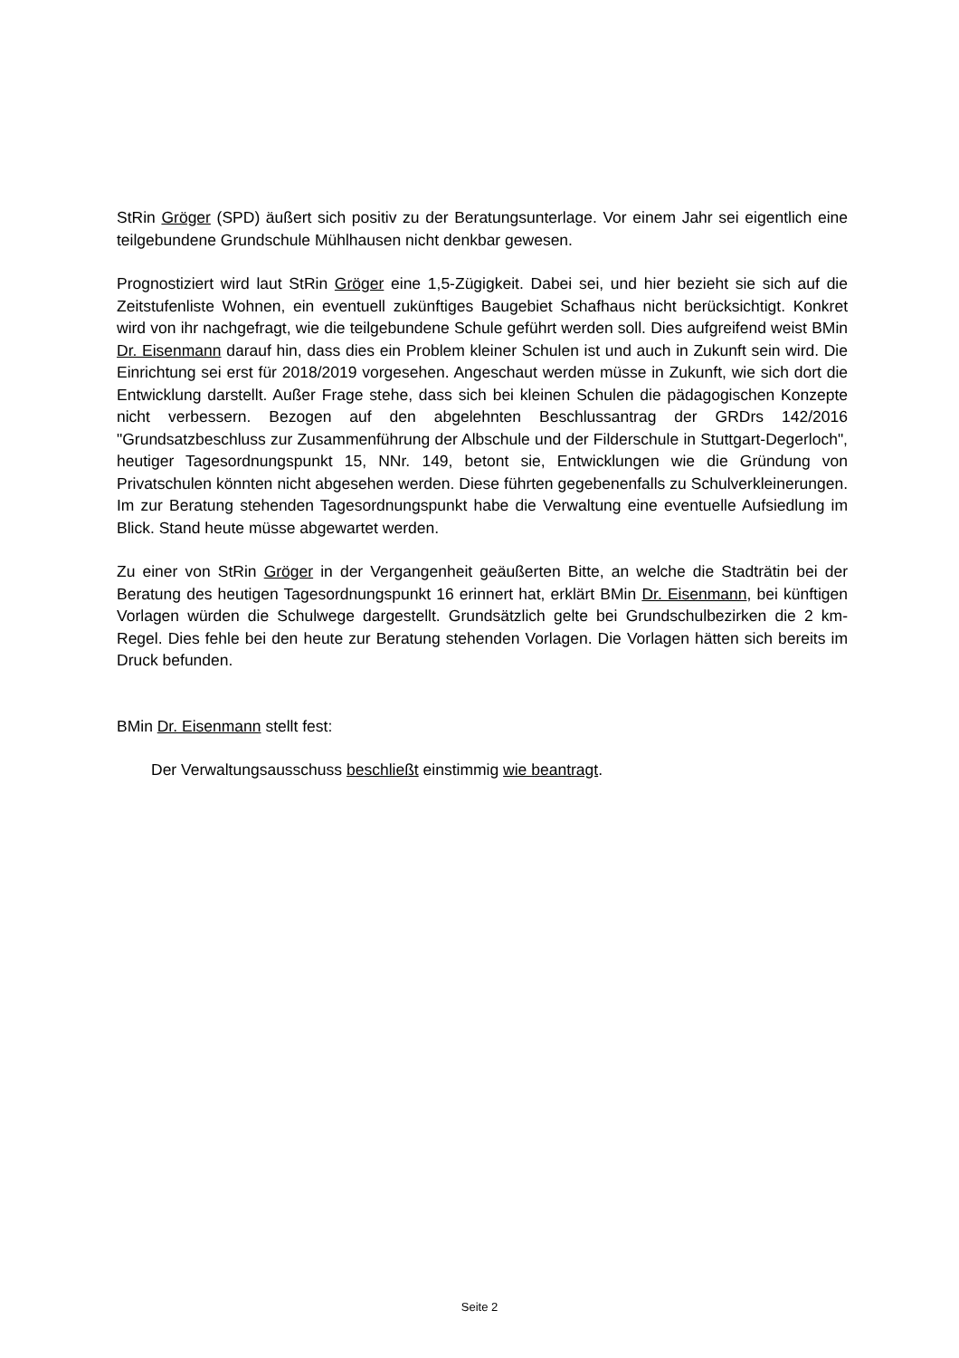StRin Gröger (SPD) äußert sich positiv zu der Beratungsunterlage. Vor einem Jahr sei eigentlich eine teilgebundene Grundschule Mühlhausen nicht denkbar gewesen.
Prognostiziert wird laut StRin Gröger eine 1,5-Zügigkeit. Dabei sei, und hier bezieht sie sich auf die Zeitstufenliste Wohnen, ein eventuell zukünftiges Baugebiet Schafhaus nicht berücksichtigt. Konkret wird von ihr nachgefragt, wie die teilgebundene Schule geführt werden soll. Dies aufgreifend weist BMin Dr. Eisenmann darauf hin, dass dies ein Problem kleiner Schulen ist und auch in Zukunft sein wird. Die Einrichtung sei erst für 2018/2019 vorgesehen. Angeschaut werden müsse in Zukunft, wie sich dort die Entwicklung darstellt. Außer Frage stehe, dass sich bei kleinen Schulen die pädagogischen Konzepte nicht verbessern. Bezogen auf den abgelehnten Beschlussantrag der GRDrs 142/2016 "Grundsatzbeschluss zur Zusammenführung der Albschule und der Filderschule in Stuttgart-Degerloch", heutiger Tagesordnungspunkt 15, NNr. 149, betont sie, Entwicklungen wie die Gründung von Privatschulen könnten nicht abgesehen werden. Diese führten gegebenenfalls zu Schulverkleinerungen. Im zur Beratung stehenden Tagesordnungspunkt habe die Verwaltung eine eventuelle Aufsiedlung im Blick. Stand heute müsse abgewartet werden.
Zu einer von StRin Gröger in der Vergangenheit geäußerten Bitte, an welche die Stadträtin bei der Beratung des heutigen Tagesordnungspunkt 16 erinnert hat, erklärt BMin Dr. Eisenmann, bei künftigen Vorlagen würden die Schulwege dargestellt. Grundsätzlich gelte bei Grundschulbezirken die 2 km-Regel. Dies fehle bei den heute zur Beratung stehenden Vorlagen. Die Vorlagen hätten sich bereits im Druck befunden.
BMin Dr. Eisenmann stellt fest:
Der Verwaltungsausschuss beschließt einstimmig wie beantragt.
Seite 2